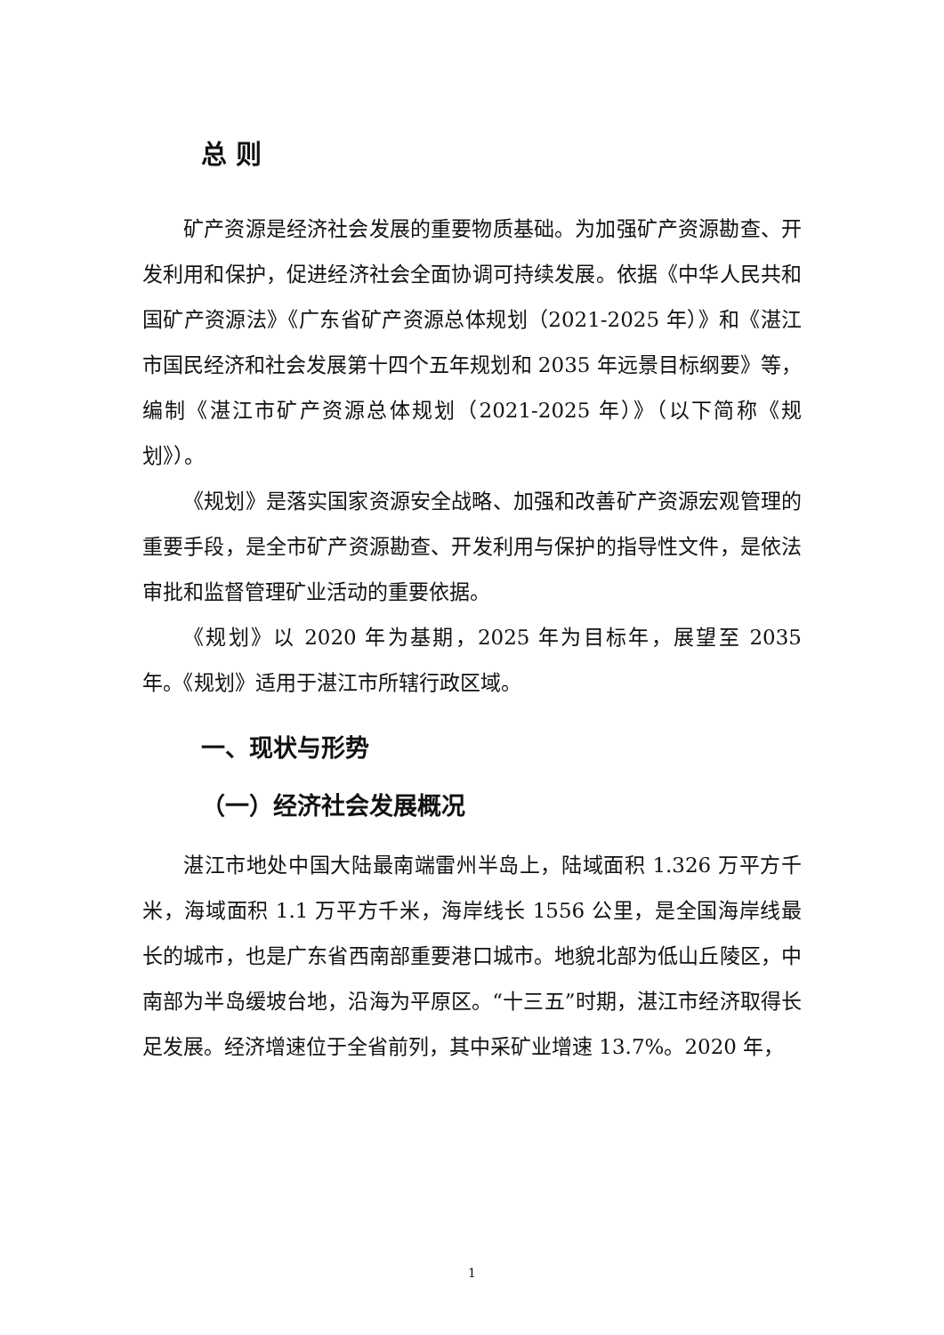总 则
矿产资源是经济社会发展的重要物质基础。为加强矿产资源勘查、开发利用和保护，促进经济社会全面协调可持续发展。依据《中华人民共和国矿产资源法》《广东省矿产资源总体规划（2021-2025 年）》和《湛江市国民经济和社会发展第十四个五年规划和 2035 年远景目标纲要》等，编制《湛江市矿产资源总体规划（2021-2025 年）》（以下简称《规划》）。
《规划》是落实国家资源安全战略、加强和改善矿产资源宏观管理的重要手段，是全市矿产资源勘查、开发利用与保护的指导性文件，是依法审批和监督管理矿业活动的重要依据。
《规划》以 2020 年为基期，2025 年为目标年，展望至 2035 年。《规划》适用于湛江市所辖行政区域。
一、现状与形势
（一）经济社会发展概况
湛江市地处中国大陆最南端雷州半岛上，陆域面积 1.326 万平方千米，海域面积 1.1 万平方千米，海岸线长 1556 公里，是全国海岸线最长的城市，也是广东省西南部重要港口城市。地貌北部为低山丘陵区，中南部为半岛缓坡台地，沿海为平原区。“十三五”时期，湛江市经济取得长足发展。经济增速位于全省前列，其中采矿业增速 13.7%。2020 年，
1